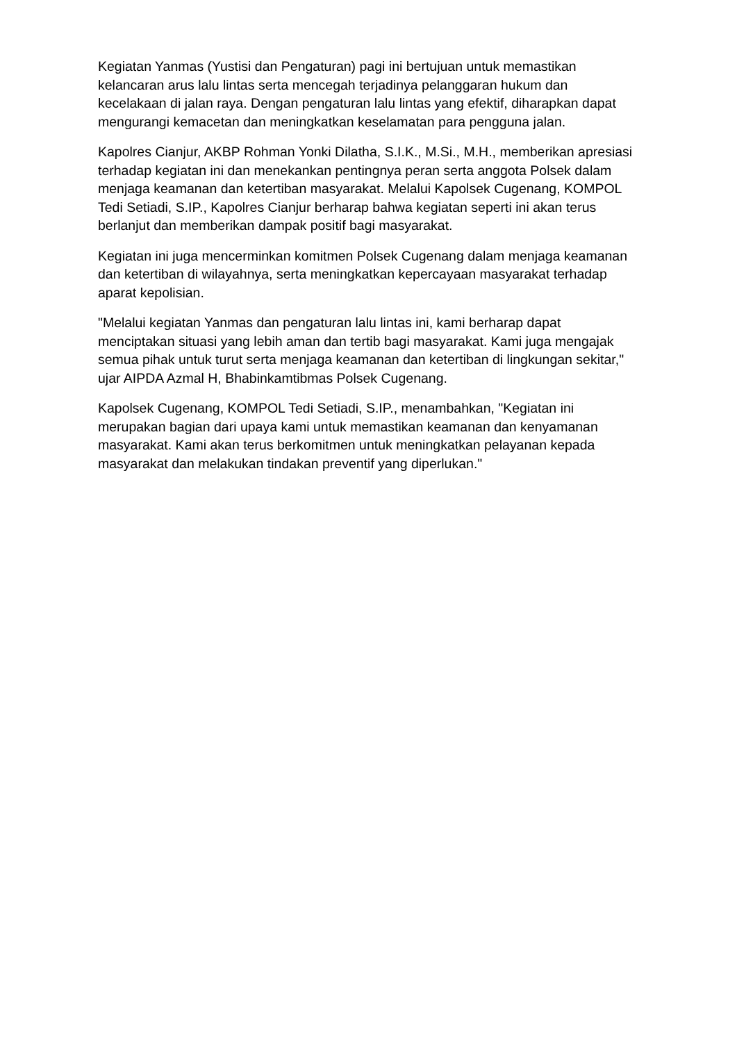Kegiatan Yanmas (Yustisi dan Pengaturan) pagi ini bertujuan untuk memastikan kelancaran arus lalu lintas serta mencegah terjadinya pelanggaran hukum dan kecelakaan di jalan raya. Dengan pengaturan lalu lintas yang efektif, diharapkan dapat mengurangi kemacetan dan meningkatkan keselamatan para pengguna jalan.
Kapolres Cianjur, AKBP Rohman Yonki Dilatha, S.I.K., M.Si., M.H., memberikan apresiasi terhadap kegiatan ini dan menekankan pentingnya peran serta anggota Polsek dalam menjaga keamanan dan ketertiban masyarakat. Melalui Kapolsek Cugenang, KOMPOL Tedi Setiadi, S.IP., Kapolres Cianjur berharap bahwa kegiatan seperti ini akan terus berlanjut dan memberikan dampak positif bagi masyarakat.
Kegiatan ini juga mencerminkan komitmen Polsek Cugenang dalam menjaga keamanan dan ketertiban di wilayahnya, serta meningkatkan kepercayaan masyarakat terhadap aparat kepolisian.
"Melalui kegiatan Yanmas dan pengaturan lalu lintas ini, kami berharap dapat menciptakan situasi yang lebih aman dan tertib bagi masyarakat. Kami juga mengajak semua pihak untuk turut serta menjaga keamanan dan ketertiban di lingkungan sekitar," ujar AIPDA Azmal H, Bhabinkamtibmas Polsek Cugenang.
Kapolsek Cugenang, KOMPOL Tedi Setiadi, S.IP., menambahkan, "Kegiatan ini merupakan bagian dari upaya kami untuk memastikan keamanan dan kenyamanan masyarakat. Kami akan terus berkomitmen untuk meningkatkan pelayanan kepada masyarakat dan melakukan tindakan preventif yang diperlukan."